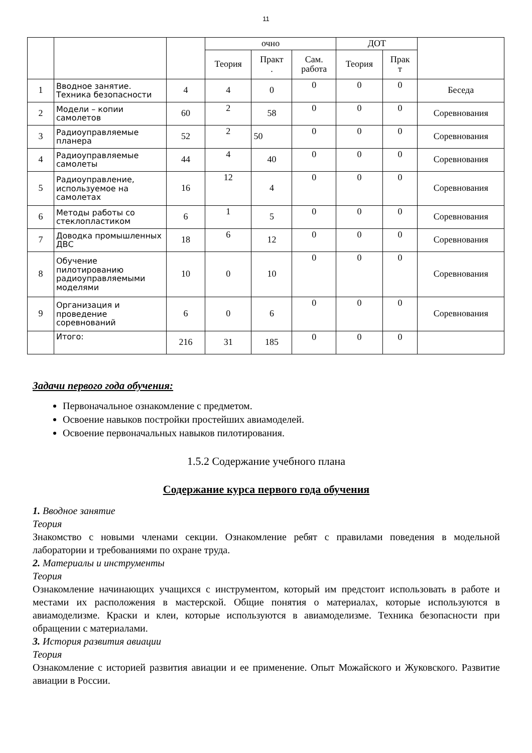11
| | | | очно | | | ДОТ | | |
| --- | --- | --- | --- | --- | --- | --- | --- | --- |
| | | | Теория | Практ . | Сам. работа | Теория | Прак т | |
| 1 | Вводное занятие. Техника безопасности | 4 | 4 | 0 | 0 | 0 | 0 | Беседа |
| 2 | Модели – копии самолетов | 60 | 2 | 58 | 0 | 0 | 0 | Соревнования |
| 3 | Радиоуправляемые планера | 52 | 2 | 50 | 0 | 0 | 0 | Соревнования |
| 4 | Радиоуправляемые самолеты | 44 | 4 | 40 | 0 | 0 | 0 | Соревнования |
| 5 | Радиоуправление, используемое на самолетах | 16 | 12 | 4 | 0 | 0 | 0 | Соревнования |
| 6 | Методы работы со стеклопластиком | 6 | 1 | 5 | 0 | 0 | 0 | Соревнования |
| 7 | Доводка промышленных ДВС | 18 | 6 | 12 | 0 | 0 | 0 | Соревнования |
| 8 | Обучение пилотированию радиоуправляемыми моделями | 10 | 0 | 10 | 0 | 0 | 0 | Соревнования |
| 9 | Организация и проведение соревнований | 6 | 0 | 6 | 0 | 0 | 0 | Соревнования |
| | Итого: | 216 | 31 | 185 | 0 | 0 | 0 | |
Задачи первого года обучения:
Первоначальное ознакомление с предметом.
Освоение навыков постройки простейших авиамоделей.
Освоение первоначальных навыков пилотирования.
1.5.2 Содержание учебного плана
Содержание курса первого года обучения
1. Вводное занятие
Теория
Знакомство с новыми членами секции. Ознакомление ребят с правилами поведения в модельной лаборатории и требованиями по охране труда.
2. Материалы и инструменты
Теория
Ознакомление начинающих учащихся с инструментом, который им предстоит использовать в работе и местами их расположения в мастерской. Общие понятия о материалах, которые используются в авиамоделизме. Краски и клеи, которые используются в авиамоделизме. Техника безопасности при обращении с материалами.
3. История развития авиации
Теория
Ознакомление с историей развития авиации и ее применение. Опыт Можайского и Жуковского. Развитие авиации в России.